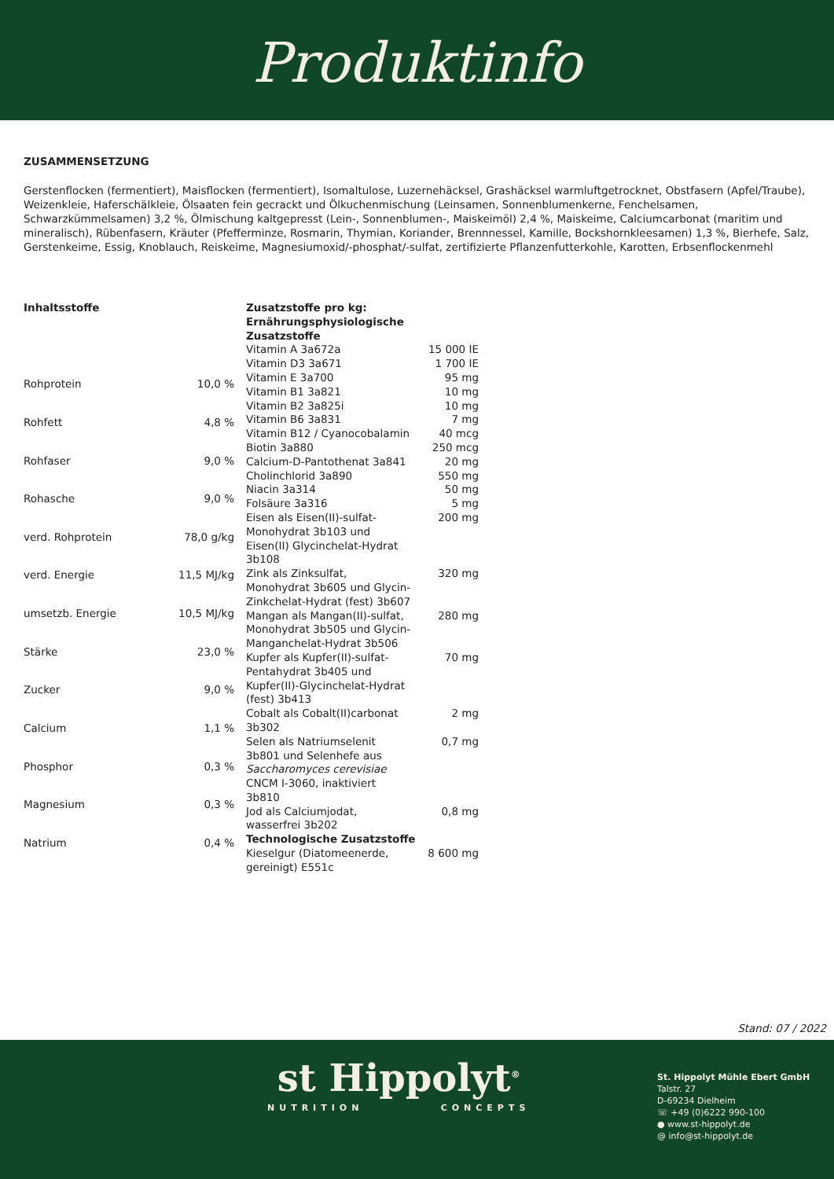Produktinfo
ZUSAMMENSETZUNG
Gerstenflocken (fermentiert), Maisflocken (fermentiert), Isomaltulose, Luzernehäcksel, Grashäcksel warmluftgetrocknet, Obstfasern (Apfel/Traube), Weizenkleie, Haferschälkleie, Ölsaaten fein gecrackt und Ölkuchenmischung (Leinsamen, Sonnenblumenkerne, Fenchelsamen, Schwarzkümmelsamen) 3,2 %, Ölmischung kaltgepresst (Lein-, Sonnenblumen-, Maiskeimöl) 2,4 %, Maiskeime, Calciumcarbonat (maritim und mineralisch), Rübenfasern, Kräuter (Pfefferminze, Rosmarin, Thymian, Koriander, Brennnessel, Kamille, Bockshornkleesamen) 1,3 %, Bierhefe, Salz, Gerstenkeime, Essig, Knoblauch, Reiskeime, Magnesiumoxid/-phosphat/-sulfat, zertifizierte Pflanzenfutterkohle, Karotten, Erbsenflockenmehl
| Inhaltsstoffe | |
| Rohprotein | 10,0 % |
| Rohfett | 4,8 % |
| Rohfaser | 9,0 % |
| Rohasche | 9,0 % |
| verd. Rohprotein | 78,0 g/kg |
| verd. Energie | 11,5 MJ/kg |
| umsetzb. Energie | 10,5 MJ/kg |
| Stärke | 23,0 % |
| Zucker | 9,0 % |
| Calcium | 1,1 % |
| Phosphor | 0,3 % |
| Magnesium | 0,3 % |
| Natrium | 0,4 % |
| Zusatzstoffe pro kg: Ernährungsphysiologische Zusatzstoffe | |
| Vitamin A 3a672a | 15 000 IE |
| Vitamin D3 3a671 | 1 700 IE |
| Vitamin E 3a700 | 95 mg |
| Vitamin B1 3a821 | 10 mg |
| Vitamin B2 3a825i | 10 mg |
| Vitamin B6 3a831 | 7 mg |
| Vitamin B12 / Cyanocobalamin | 40 mcg |
| Biotin 3a880 | 250 mcg |
| Calcium-D-Pantothenat 3a841 | 20 mg |
| Cholinchlorid 3a890 | 550 mg |
| Niacin 3a314 | 50 mg |
| Folsäure 3a316 | 5 mg |
| Eisen als Eisen(II)-sulfat-Monohydrat 3b103 und Eisen(II) Glycinchelat-Hydrat 3b108 | 200 mg |
| Zink als Zinksulfat, Monohydrat 3b605 und Glycin-Zinkchelat-Hydrat (fest) 3b607 | 320 mg |
| Mangan als Mangan(II)-sulfat, Monohydrat 3b505 und Glycin-Manganchelat-Hydrat 3b506 | 280 mg |
| Kupfer als Kupfer(II)-sulfat-Pentahydrat 3b405 und Kupfer(II)-Glycinchelat-Hydrat (fest) 3b413 | 70 mg |
| Cobalt als Cobalt(II)carbonat 3b302 | 2 mg |
| Selen als Natriumselenit 3b801 und Selenhefe aus Saccharomyces cerevisiae CNCM I-3060, inaktiviert 3b810 | 0,7 mg |
| Jod als Calciumjodat, wasserfrei 3b202 | 0,8 mg |
| Technologische Zusatzstoffe | |
| Kieselgur (Diatomeenerde, gereinigt) E551c | 8 600 mg |
Stand: 07 / 2022
st Hippolyt<sup>®</sup>
NUTRITION CONCEPTS
St. Hippolyt Mühle Ebert GmbH
Talstr. 27
D-69234 Dielheim
☏ +49 (0)6222 990-100
● www.st-hippolyt.de
@ info@st-hippolyt.de